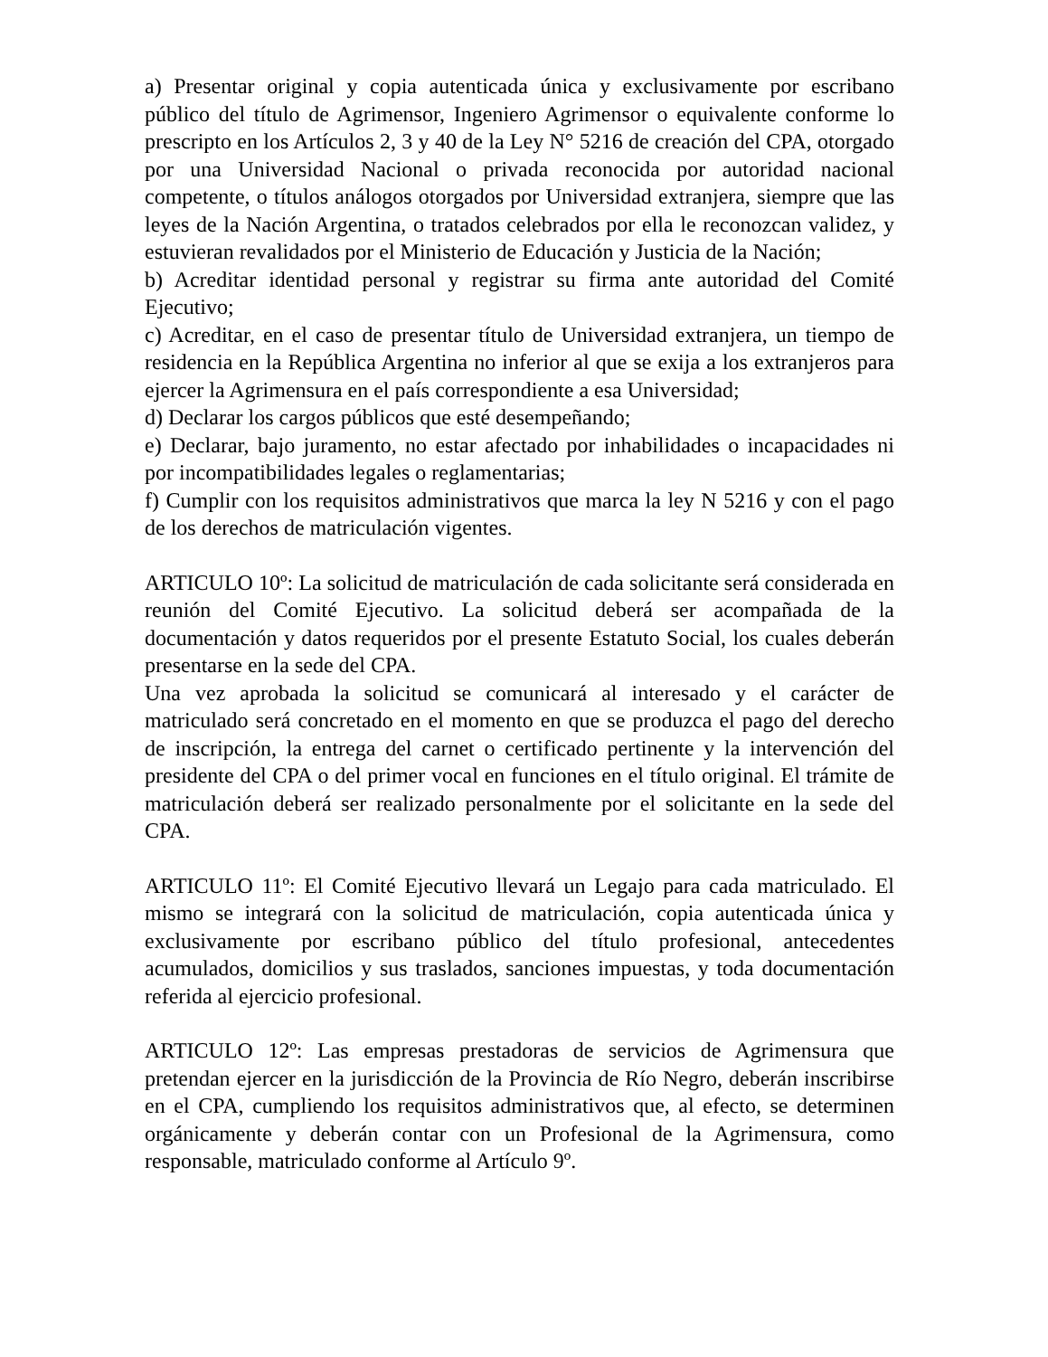a) Presentar original y copia autenticada única y exclusivamente por escribano público del título de Agrimensor, Ingeniero Agrimensor o equivalente conforme lo prescripto en los Artículos 2, 3 y 40 de la Ley N° 5216 de creación del CPA, otorgado por una Universidad Nacional o privada reconocida por autoridad nacional competente, o títulos análogos otorgados por Universidad extranjera, siempre que las leyes de la Nación Argentina, o tratados celebrados por ella le reconozcan validez, y estuvieran revalidados por el Ministerio de Educación y Justicia de la Nación;
b) Acreditar identidad personal y registrar su firma ante autoridad del Comité Ejecutivo;
c) Acreditar, en el caso de presentar título de Universidad extranjera, un tiempo de residencia en la República Argentina no inferior al que se exija a los extranjeros para ejercer la Agrimensura en el país correspondiente a esa Universidad;
d) Declarar los cargos públicos que esté desempeñando;
e) Declarar, bajo juramento, no estar afectado por inhabilidades o incapacidades ni por incompatibilidades legales o reglamentarias;
f) Cumplir con los requisitos administrativos que marca la ley N 5216 y con el pago de los derechos de matriculación vigentes.
ARTICULO 10º: La solicitud de matriculación de cada solicitante será considerada en reunión del Comité Ejecutivo. La solicitud deberá ser acompañada de la documentación y datos requeridos por el presente Estatuto Social, los cuales deberán presentarse en la sede del CPA.
Una vez aprobada la solicitud se comunicará al interesado y el carácter de matriculado será concretado en el momento en que se produzca el pago del derecho de inscripción, la entrega del carnet o certificado pertinente y la intervención del presidente del CPA o del primer vocal en funciones en el título original. El trámite de matriculación deberá ser realizado personalmente por el solicitante en la sede del CPA.
ARTICULO 11º: El Comité Ejecutivo llevará un Legajo para cada matriculado. El mismo se integrará con la solicitud de matriculación, copia autenticada única y exclusivamente por escribano público del título profesional, antecedentes acumulados, domicilios y sus traslados, sanciones impuestas, y toda documentación referida al ejercicio profesional.
ARTICULO 12º: Las empresas prestadoras de servicios de Agrimensura que pretendan ejercer en la jurisdicción de la Provincia de Río Negro, deberán inscribirse en el CPA, cumpliendo los requisitos administrativos que, al efecto, se determinen orgánicamente y deberán contar con un Profesional de la Agrimensura, como responsable, matriculado conforme al Artículo 9º.